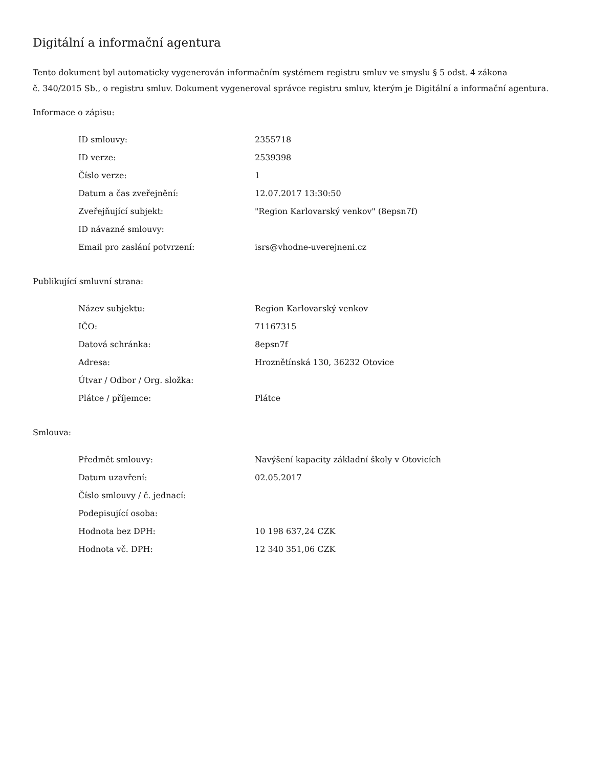Digitální a informační agentura
Tento dokument byl automaticky vygenerován informačním systémem registru smluv ve smyslu § 5 odst. 4 zákona
č. 340/2015 Sb., o registru smluv. Dokument vygeneroval správce registru smluv, kterým je Digitální a informační agentura.
Informace o zápisu:
| ID smlouvy: | 2355718 |
| ID verze: | 2539398 |
| Číslo verze: | 1 |
| Datum a čas zveřejnění: | 12.07.2017 13:30:50 |
| Zveřejňující subjekt: | "Region Karlovarský venkov" (8epsn7f) |
| ID návazné smlouvy: | |
| Email pro zaslání potvrzení: | isrs@vhodne-uverejneni.cz |
Publikující smluvní strana:
| Název subjektu: | Region Karlovarský venkov |
| IČO: | 71167315 |
| Datová schránka: | 8epsn7f |
| Adresa: | Hroznětínská 130, 36232 Otovice |
| Útvar / Odbor / Org. složka: | |
| Plátce / příjemce: | Plátce |
Smlouva:
| Předmět smlouvy: | Navýšení kapacity základní školy v Otovicích |
| Datum uzavření: | 02.05.2017 |
| Číslo smlouvy / č. jednací: | |
| Podepisující osoba: | |
| Hodnota bez DPH: | 10 198 637,24 CZK |
| Hodnota vč. DPH: | 12 340 351,06 CZK |